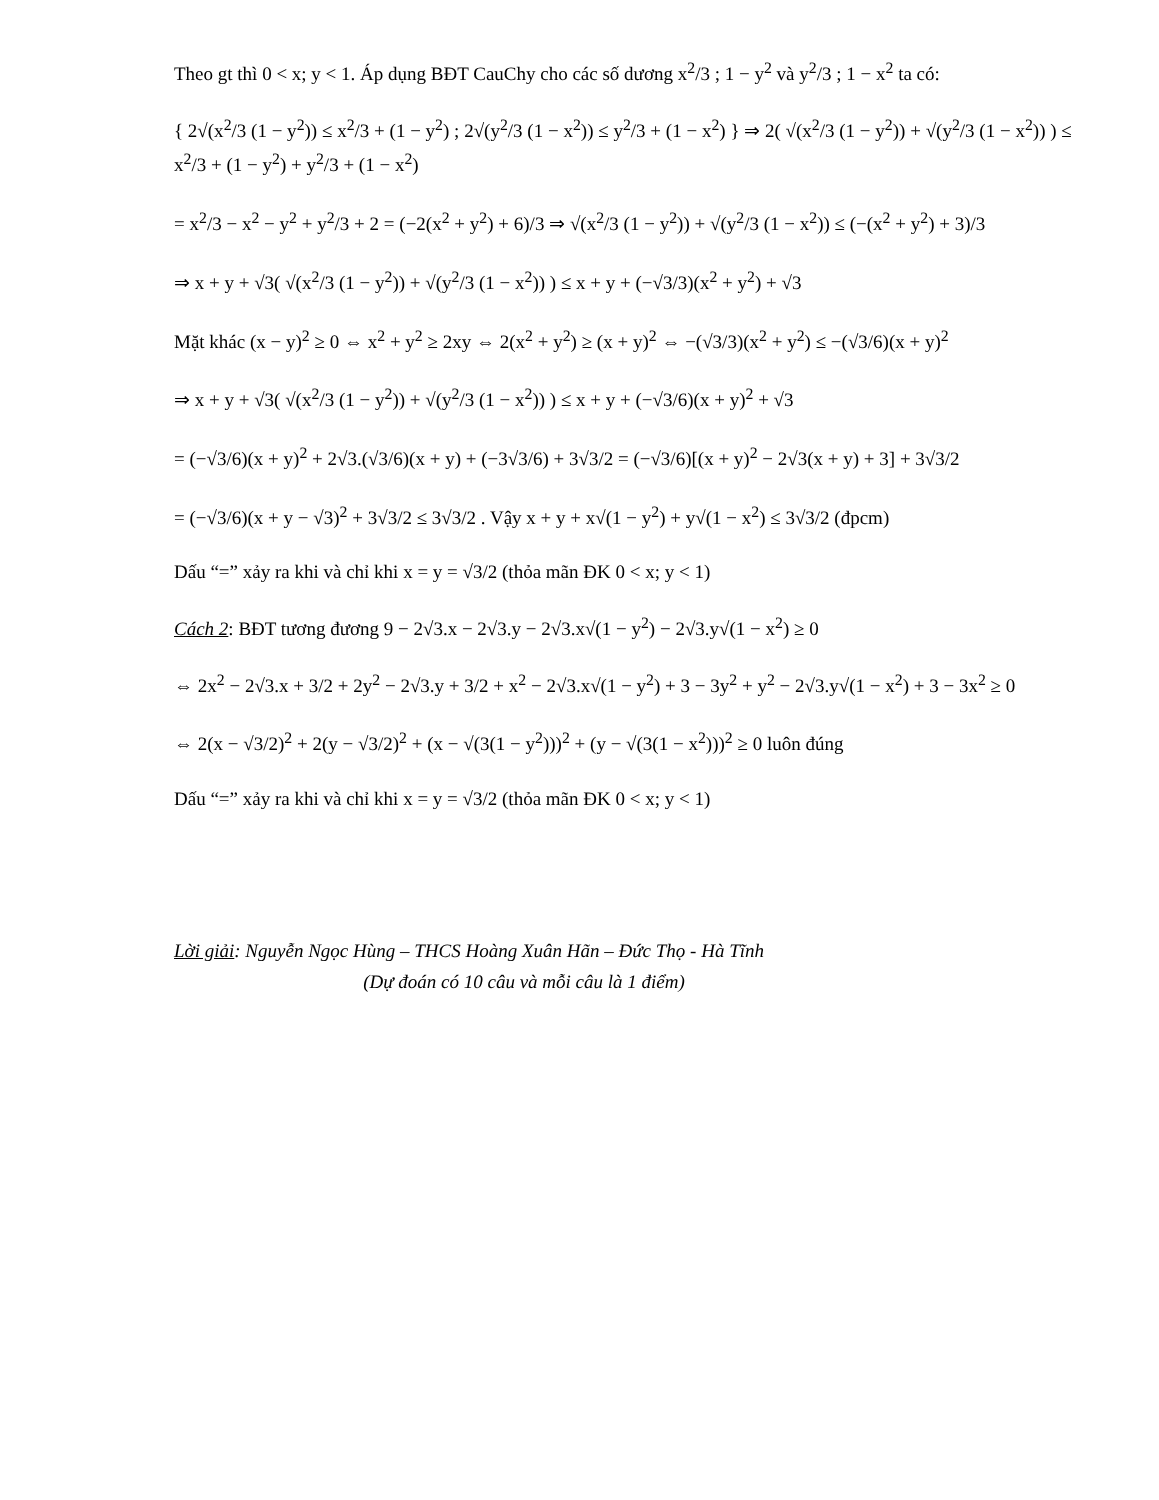Theo gt thì 0 < x; y < 1. Áp dụng BĐT CauChy cho các số dương x<sup>2</sup>/3 ; 1 − y<sup>2</sup> và y<sup>2</sup>/3 ; 1 − x<sup>2</sup> ta có:
{ 2√(x<sup>2</sup>/3 (1 − y<sup>2</sup>)) ≤ x<sup>2</sup>/3 + (1 − y<sup>2</sup>) ; 2√(y<sup>2</sup>/3 (1 − x<sup>2</sup>)) ≤ y<sup>2</sup>/3 + (1 − x<sup>2</sup>) } ⇒ 2( √(x<sup>2</sup>/3 (1 − y<sup>2</sup>)) + √(y<sup>2</sup>/3 (1 − x<sup>2</sup>)) ) ≤ x<sup>2</sup>/3 + (1 − y<sup>2</sup>) + y<sup>2</sup>/3 + (1 − x<sup>2</sup>)
= x<sup>2</sup>/3 − x<sup>2</sup> − y<sup>2</sup> + y<sup>2</sup>/3 + 2 = (−2(x<sup>2</sup> + y<sup>2</sup>) + 6)/3 ⇒ √(x<sup>2</sup>/3 (1 − y<sup>2</sup>)) + √(y<sup>2</sup>/3 (1 − x<sup>2</sup>)) ≤ (−(x<sup>2</sup> + y<sup>2</sup>) + 3)/3
⇒ x + y + √3( √(x<sup>2</sup>/3 (1 − y<sup>2</sup>)) + √(y<sup>2</sup>/3 (1 − x<sup>2</sup>)) ) ≤ x + y + (−√3/3)(x<sup>2</sup> + y<sup>2</sup>) + √3
Mặt khác (x − y)<sup>2</sup> ≥ 0 ⇔ x<sup>2</sup> + y<sup>2</sup> ≥ 2xy ⇔ 2(x<sup>2</sup> + y<sup>2</sup>) ≥ (x + y)<sup>2</sup> ⇔ −(√3/3)(x<sup>2</sup> + y<sup>2</sup>) ≤ −(√3/6)(x + y)<sup>2</sup>
⇒ x + y + √3( √(x<sup>2</sup>/3 (1 − y<sup>2</sup>)) + √(y<sup>2</sup>/3 (1 − x<sup>2</sup>)) ) ≤ x + y + (−√3/6)(x + y)<sup>2</sup> + √3
= (−√3/6)(x + y)<sup>2</sup> + 2√3.(√3/6)(x + y) + (−3√3/6) + 3√3/2 = (−√3/6)[(x + y)<sup>2</sup> − 2√3(x + y) + 3] + 3√3/2
= (−√3/6)(x + y − √3)<sup>2</sup> + 3√3/2 ≤ 3√3/2 . Vậy x + y + x√(1 − y<sup>2</sup>) + y√(1 − x<sup>2</sup>) ≤ 3√3/2 (đpcm)
Dấu “=” xảy ra khi và chỉ khi x = y = √3/2 (thỏa mãn ĐK 0 < x; y < 1)
Cách 2: BĐT tương đương 9 − 2√3.x − 2√3.y − 2√3.x√(1 − y<sup>2</sup>) − 2√3.y√(1 − x<sup>2</sup>) ≥ 0
⇔ 2x<sup>2</sup> − 2√3.x + 3/2 + 2y<sup>2</sup> − 2√3.y + 3/2 + x<sup>2</sup> − 2√3.x√(1 − y<sup>2</sup>) + 3 − 3y<sup>2</sup> + y<sup>2</sup> − 2√3.y√(1 − x<sup>2</sup>) + 3 − 3x<sup>2</sup> ≥ 0
⇔ 2(x − √3/2)<sup>2</sup> + 2(y − √3/2)<sup>2</sup> + (x − √(3(1 − y<sup>2</sup>)))<sup>2</sup> + (y − √(3(1 − x<sup>2</sup>)))<sup>2</sup> ≥ 0 luôn đúng
Dấu “=” xảy ra khi và chỉ khi x = y = √3/2 (thỏa mãn ĐK 0 < x; y < 1)
Lời giải: Nguyễn Ngọc Hùng – THCS Hoàng Xuân Hãn – Đức Thọ - Hà Tĩnh
(Dự đoán có 10 câu và mỗi câu là 1 điểm)